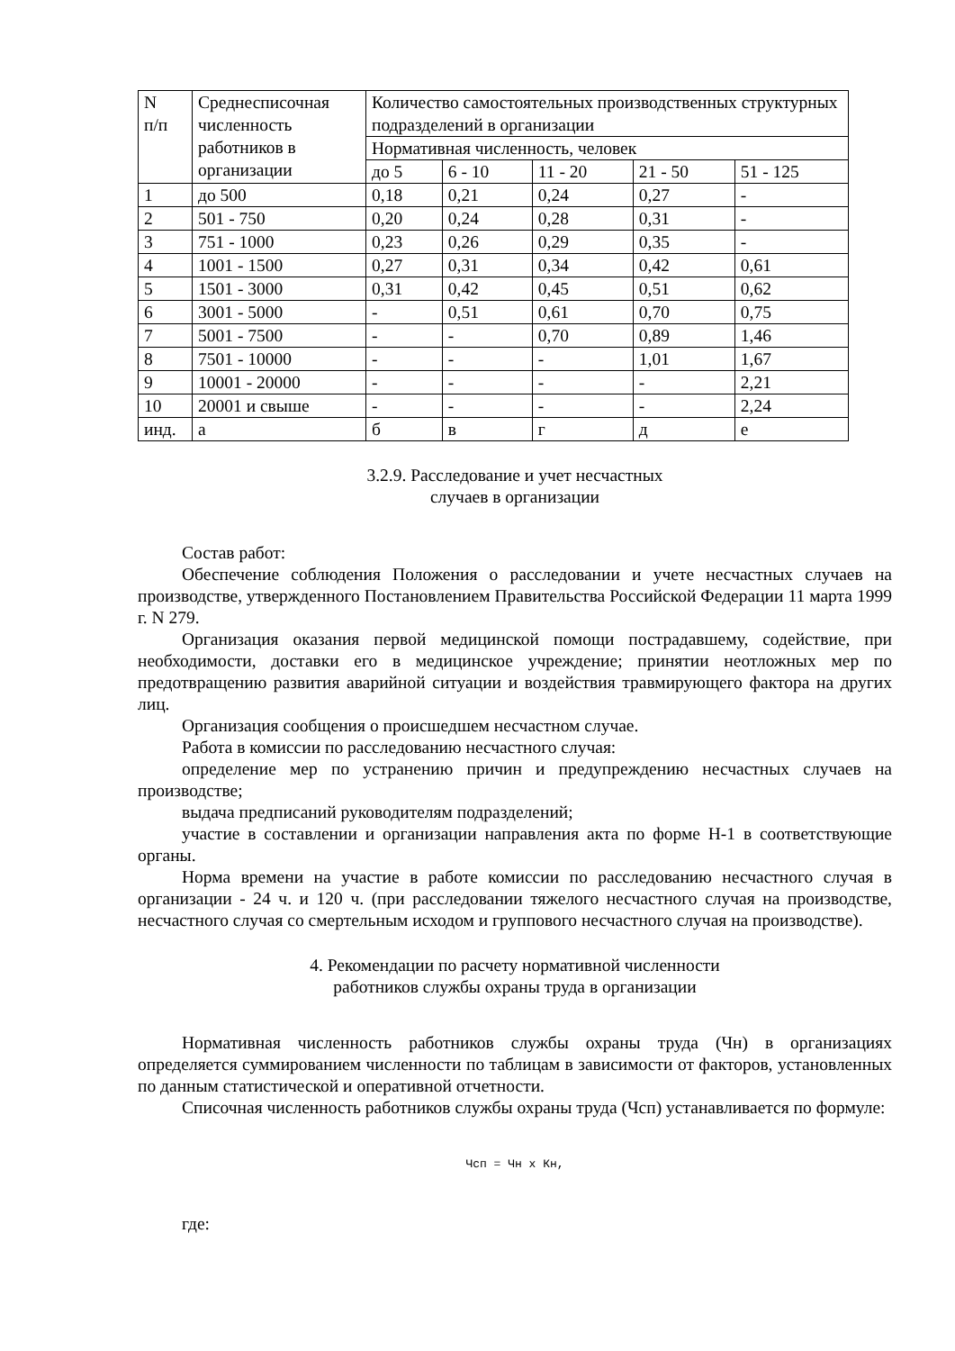| N п/п | Среднесписочная численность работников в организации | Количество самостоятельных производственных структурных подразделений в организации | | | | |
| | | Нормативная численность, человек | | | | |
| | | до 5 | 6 - 10 | 11 - 20 | 21 - 50 | 51 - 125 |
| 1 | до 500 | 0,18 | 0,21 | 0,24 | 0,27 | - |
| 2 | 501 - 750 | 0,20 | 0,24 | 0,28 | 0,31 | - |
| 3 | 751 - 1000 | 0,23 | 0,26 | 0,29 | 0,35 | - |
| 4 | 1001 - 1500 | 0,27 | 0,31 | 0,34 | 0,42 | 0,61 |
| 5 | 1501 - 3000 | 0,31 | 0,42 | 0,45 | 0,51 | 0,62 |
| 6 | 3001 - 5000 | - | 0,51 | 0,61 | 0,70 | 0,75 |
| 7 | 5001 - 7500 | - | - | 0,70 | 0,89 | 1,46 |
| 8 | 7501 - 10000 | - | - | - | 1,01 | 1,67 |
| 9 | 10001 - 20000 | - | - | - | - | 2,21 |
| 10 | 20001 и свыше | - | - | - | - | 2,24 |
| инд. | а | б | в | г | д | е |
3.2.9. Расследование и учет несчастных
случаев в организации
Состав работ:
Обеспечение соблюдения Положения о расследовании и учете несчастных случаев на производстве, утвержденного Постановлением Правительства Российской Федерации 11 марта 1999 г. N 279.
Организация оказания первой медицинской помощи пострадавшему, содействие, при необходимости, доставки его в медицинское учреждение; принятии неотложных мер по предотвращению развития аварийной ситуации и воздействия травмирующего фактора на других лиц.
Организация сообщения о происшедшем несчастном случае.
Работа в комиссии по расследованию несчастного случая:
определение мер по устранению причин и предупреждению несчастных случаев на производстве;
выдача предписаний руководителям подразделений;
участие в составлении и организации направления акта по форме Н-1 в соответствующие органы.
Норма времени на участие в работе комиссии по расследованию несчастного случая в организации - 24 ч. и 120 ч. (при расследовании тяжелого несчастного случая на производстве, несчастного случая со смертельным исходом и группового несчастного случая на производстве).
4. Рекомендации по расчету нормативной численности
работников службы охраны труда в организации
Нормативная численность работников службы охраны труда (Чн) в организациях определяется суммированием численности по таблицам в зависимости от факторов, установленных по данным статистической и оперативной отчетности.
Списочная численность работников службы охраны труда (Чсп) устанавливается по формуле:
Чсп = Чн х Кн,
где: